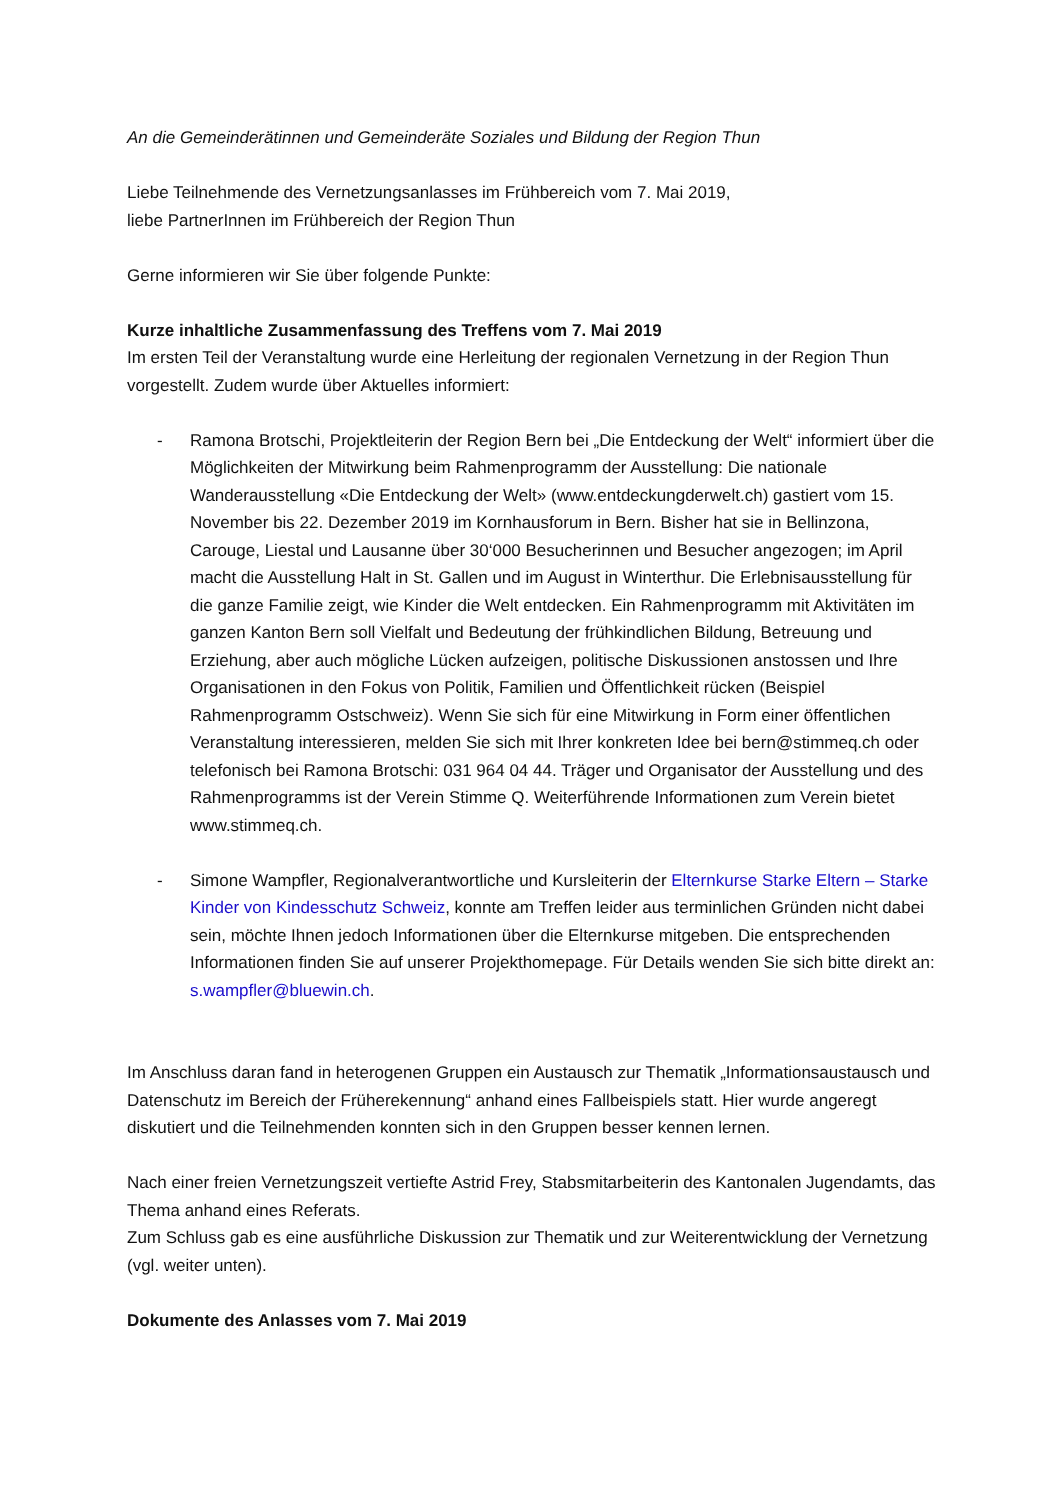An die Gemeinderätinnen und Gemeinderäte Soziales und Bildung der Region Thun
Liebe Teilnehmende des Vernetzungsanlasses im Frühbereich vom 7. Mai 2019,
liebe PartnerInnen im Frühbereich der Region Thun
Gerne informieren wir Sie über folgende Punkte:
Kurze inhaltliche Zusammenfassung des Treffens vom 7. Mai 2019
Im ersten Teil der Veranstaltung wurde eine Herleitung der regionalen Vernetzung in der Region Thun vorgestellt. Zudem wurde über Aktuelles informiert:
- Ramona Brotschi, Projektleiterin der Region Bern bei „Die Entdeckung der Welt“ informiert über die Möglichkeiten der Mitwirkung beim Rahmenprogramm der Ausstellung: Die nationale Wanderausstellung «Die Entdeckung der Welt» (www.entdeckungderwelt.ch) gastiert vom 15. November bis 22. Dezember 2019 im Kornhausforum in Bern. Bisher hat sie in Bellinzona, Carouge, Liestal und Lausanne über 30‘000 Besucherinnen und Besucher angezogen; im April macht die Ausstellung Halt in St. Gallen und im August in Winterthur. Die Erlebnisausstellung für die ganze Familie zeigt, wie Kinder die Welt entdecken. Ein Rahmenprogramm mit Aktivitäten im ganzen Kanton Bern soll Vielfalt und Bedeutung der frühkindlichen Bildung, Betreuung und Erziehung, aber auch mögliche Lücken aufzeigen, politische Diskussionen anstossen und Ihre Organisationen in den Fokus von Politik, Familien und Öffentlichkeit rücken (Beispiel Rahmenprogramm Ostschweiz). Wenn Sie sich für eine Mitwirkung in Form einer öffentlichen Veranstaltung interessieren, melden Sie sich mit Ihrer konkreten Idee bei bern@stimmeq.ch oder telefonisch bei Ramona Brotschi: 031 964 04 44. Träger und Organisator der Ausstellung und des Rahmenprogramms ist der Verein Stimme Q. Weiterführende Informationen zum Verein bietet www.stimmeq.ch.
- Simone Wampfler, Regionalverantwortliche und Kursleiterin der Elternkurse Starke Eltern – Starke Kinder von Kindesschutz Schweiz, konnte am Treffen leider aus terminlichen Gründen nicht dabei sein, möchte Ihnen jedoch Informationen über die Elternkurse mitgeben. Die entsprechenden Informationen finden Sie auf unserer Projekthomepage. Für Details wenden Sie sich bitte direkt an: s.wampfler@bluewin.ch.
Im Anschluss daran fand in heterogenen Gruppen ein Austausch zur Thematik „Informationsaustausch und Datenschutz im Bereich der Früherekennung“ anhand eines Fallbeispiels statt. Hier wurde angeregt diskutiert und die Teilnehmenden konnten sich in den Gruppen besser kennen lernen.
Nach einer freien Vernetzungszeit vertiefte Astrid Frey, Stabsmitarbeiterin des Kantonalen Jugendamts, das Thema anhand eines Referats.
Zum Schluss gab es eine ausführliche Diskussion zur Thematik und zur Weiterentwicklung der Vernetzung (vgl. weiter unten).
Dokumente des Anlasses vom 7. Mai 2019